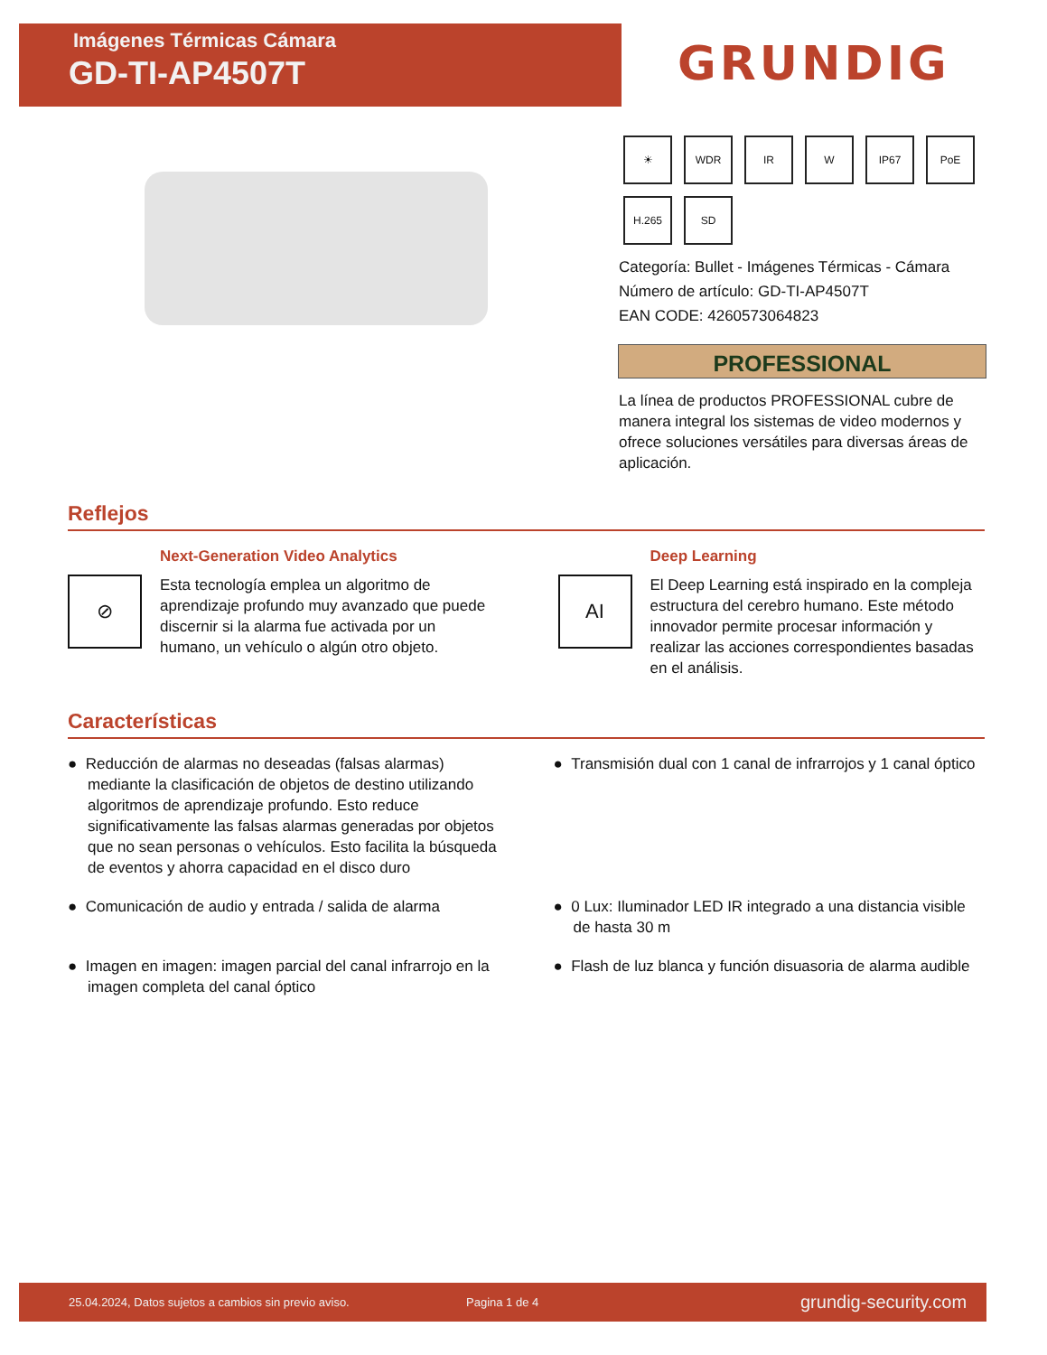Imágenes Térmicas Cámara
GD-TI-AP4507T
GRUNDIG
☀
WDR
IR
W
IP67
PoE
H.265
SD
Categoría: Bullet - Imágenes Térmicas - Cámara
Número de artículo: GD-TI-AP4507T
EAN CODE: 4260573064823
PROFESSIONAL
La línea de productos PROFESSIONAL cubre de manera integral los sistemas de video modernos y ofrece soluciones versátiles para diversas áreas de aplicación.
Reflejos
⊘
Next-Generation Video Analytics
Esta tecnología emplea un algoritmo de aprendizaje profundo muy avanzado que puede discernir si la alarma fue activada por un humano, un vehículo o algún otro objeto.
AI
Deep Learning
El Deep Learning está inspirado en la compleja estructura del cerebro humano. Este método innovador permite procesar información y realizar las acciones correspondientes basadas en el análisis.
Características
● Reducción de alarmas no deseadas (falsas alarmas) mediante la clasificación de objetos de destino utilizando algoritmos de aprendizaje profundo. Esto reduce significativamente las falsas alarmas generadas por objetos que no sean personas o vehículos. Esto facilita la búsqueda de eventos y ahorra capacidad en el disco duro
● Transmisión dual con 1 canal de infrarrojos y 1 canal óptico
● Comunicación de audio y entrada / salida de alarma
● 0 Lux: Iluminador LED IR integrado a una distancia visible de hasta 30 m
● Imagen en imagen: imagen parcial del canal infrarrojo en la imagen completa del canal óptico
● Flash de luz blanca y función disuasoria de alarma audible
25.04.2024, Datos sujetos a cambios sin previo aviso. Pagina 1 de 4 grundig-security.com